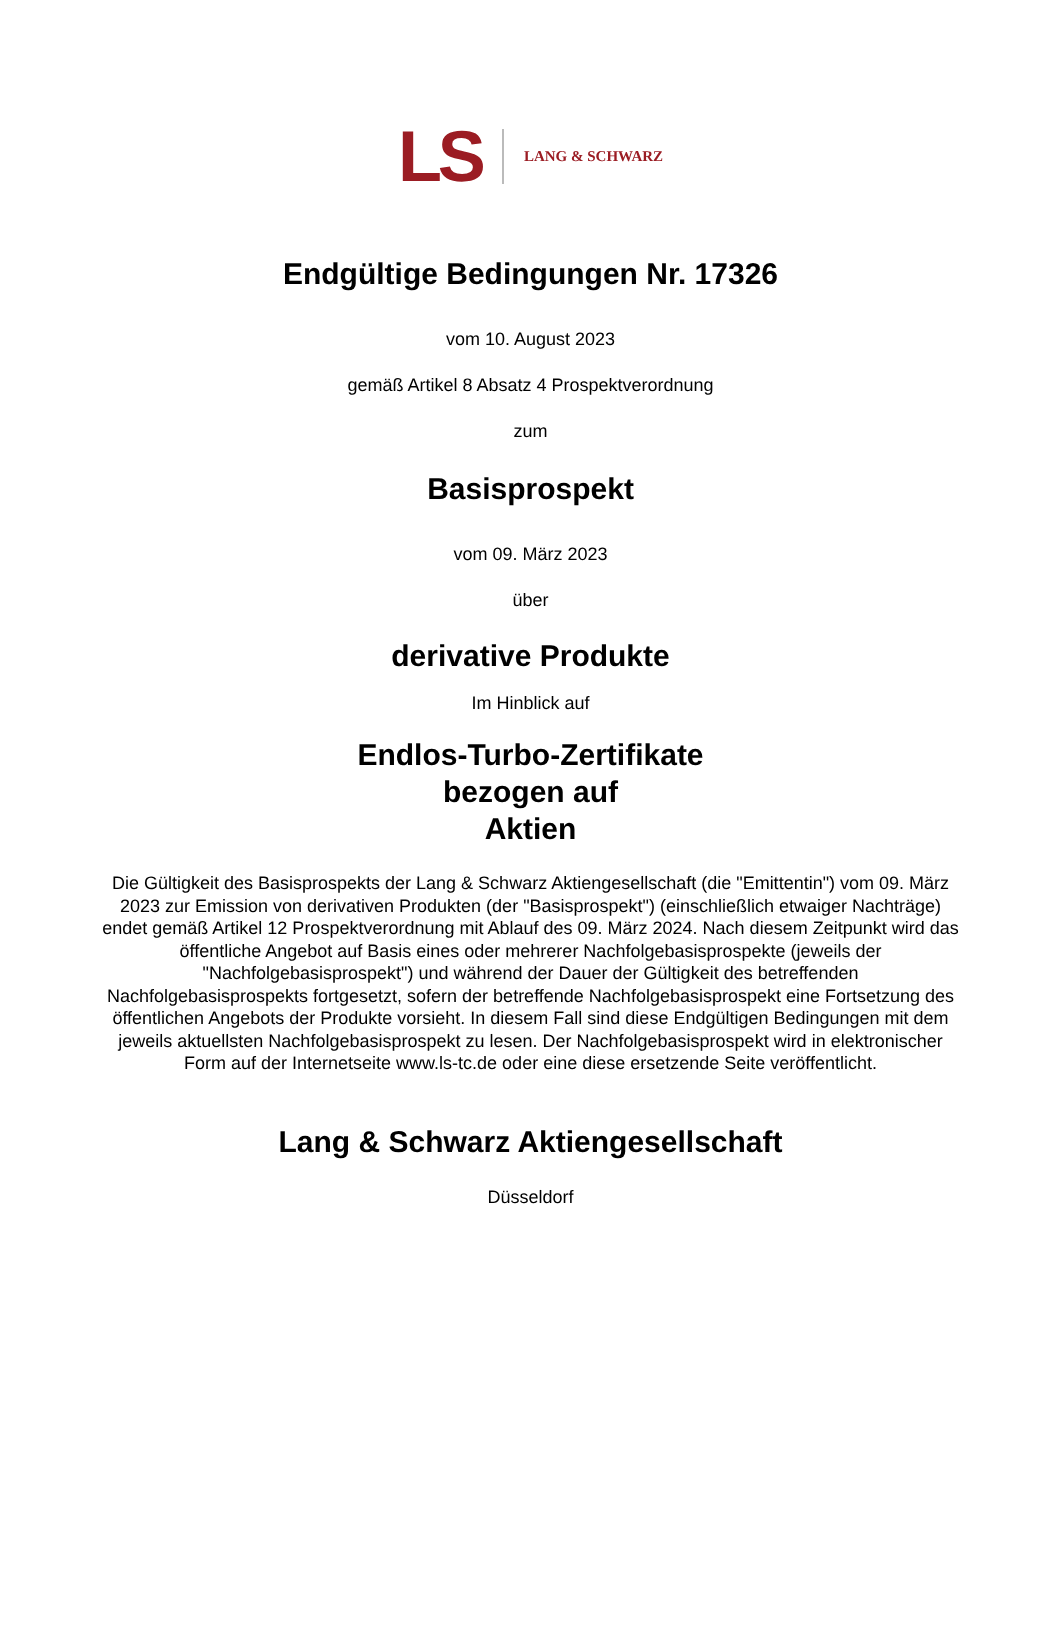LS
LANG & SCHWARZ
Endgültige Bedingungen Nr. 17326
vom 10. August 2023
gemäß Artikel 8 Absatz 4 Prospektverordnung
zum
Basisprospekt
vom 09. März 2023
über
derivative Produkte
Im Hinblick auf
Endlos-Turbo-Zertifikate
bezogen auf
Aktien
Die Gültigkeit des Basisprospekts der Lang & Schwarz Aktiengesellschaft (die "Emittentin") vom 09. März 2023 zur Emission von derivativen Produkten (der "Basisprospekt") (einschließlich etwaiger Nachträge) endet gemäß Artikel 12 Prospektverordnung mit Ablauf des 09. März 2024. Nach diesem Zeitpunkt wird das öffentliche Angebot auf Basis eines oder mehrerer Nachfolgebasisprospekte (jeweils der "Nachfolgebasisprospekt") und während der Dauer der Gültigkeit des betreffenden Nachfolgebasisprospekts fortgesetzt, sofern der betreffende Nachfolgebasisprospekt eine Fortsetzung des öffentlichen Angebots der Produkte vorsieht. In diesem Fall sind diese Endgültigen Bedingungen mit dem jeweils aktuellsten Nachfolgebasisprospekt zu lesen. Der Nachfolgebasisprospekt wird in elektronischer Form auf der Internetseite www.ls-tc.de oder eine diese ersetzende Seite veröffentlicht.
Lang & Schwarz Aktiengesellschaft
Düsseldorf